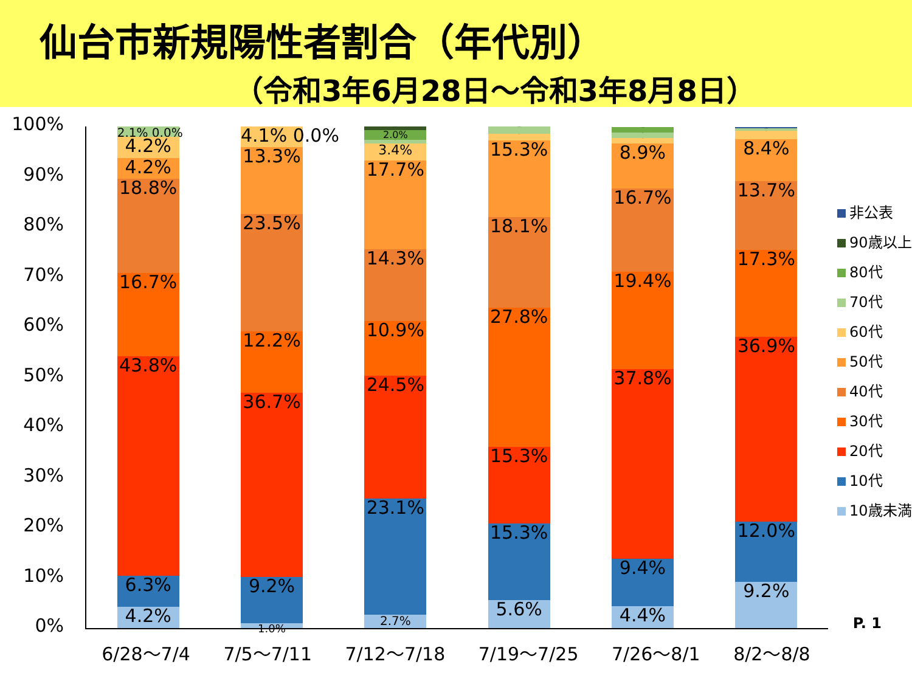仙台市新規陽性者割合（年代別）
（令和3年6月28日～令和3年8月8日）
100%
90%
80%
70%
60%
50%
40%
30%
20%
10%
0%
4.2%
6.3%
43.8%
16.7%
18.8%
4.2%
4.2%
2.1% 0.0%
1.0%
9.2%
36.7%
12.2%
23.5%
13.3%
4.1% 0.0%
2.7%
23.1%
24.5%
10.9%
14.3%
17.7%
3.4%
0.7%
2.0%
0.7% 0.0%
5.6%
15.3%
15.3%
27.8%
18.1%
15.3%
1.4%
1.4% 0.0%
4.4%
9.4%
37.8%
19.4%
16.7%
8.9%
1.1%
1.1%
1.1% 0.0%
9.2%
12.0%
36.9%
17.3%
13.7%
8.4%
1.7%
0.5% 0.0%
0.2%
非公表
90歳以上
80代
70代
60代
50代
40代
30代
20代
10代
10歳未満
6/28～7/4 7/5～7/11 7/12～7/18 7/19～7/25 7/26～8/1 8/2～8/8
P. 1